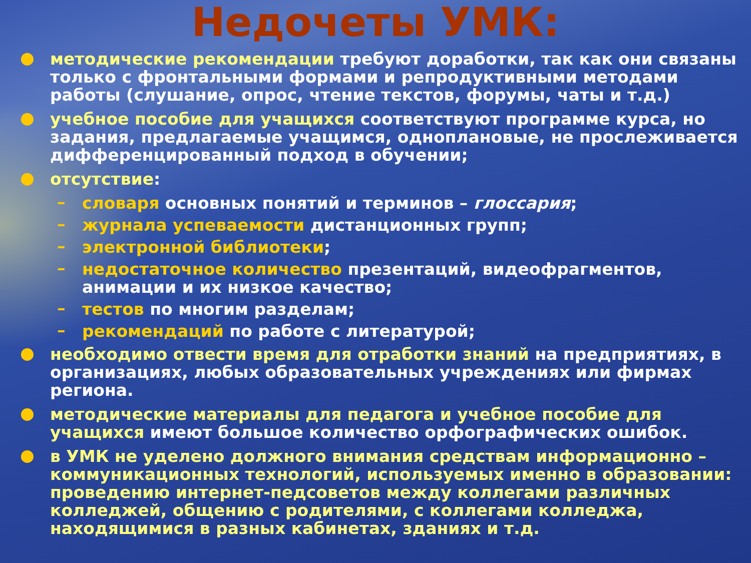Недочеты УМК:
● методические рекомендации требуют доработки, так как они связаны только с фронтальными формами и репродуктивными методами работы (слушание, опрос, чтение текстов, форумы, чаты и т.д.)
● учебное пособие для учащихся соответствуют программе курса, но задания, предлагаемые учащимся, одноплановые, не прослеживается дифференцированный подход в обучении;
● отсутствие:
– словаря основных понятий и терминов – глоссария;
– журнала успеваемости дистанционных групп;
– электронной библиотеки;
– недостаточное количество презентаций, видеофрагментов, анимации и их низкое качество;
– тестов по многим разделам;
– рекомендаций по работе с литературой;
● необходимо отвести время для отработки знаний на предприятиях, в организациях, любых образовательных учреждениях или фирмах региона.
● методические материалы для педагога и учебное пособие для учащихся имеют большое количество орфографических ошибок.
● в УМК не уделено должного внимания средствам информационно – коммуникационных технологий, используемых именно в образовании: проведению интернет-педсоветов между коллегами различных колледжей, общению с родителями, с коллегами колледжа, находящимися в разных кабинетах, зданиях и т.д.